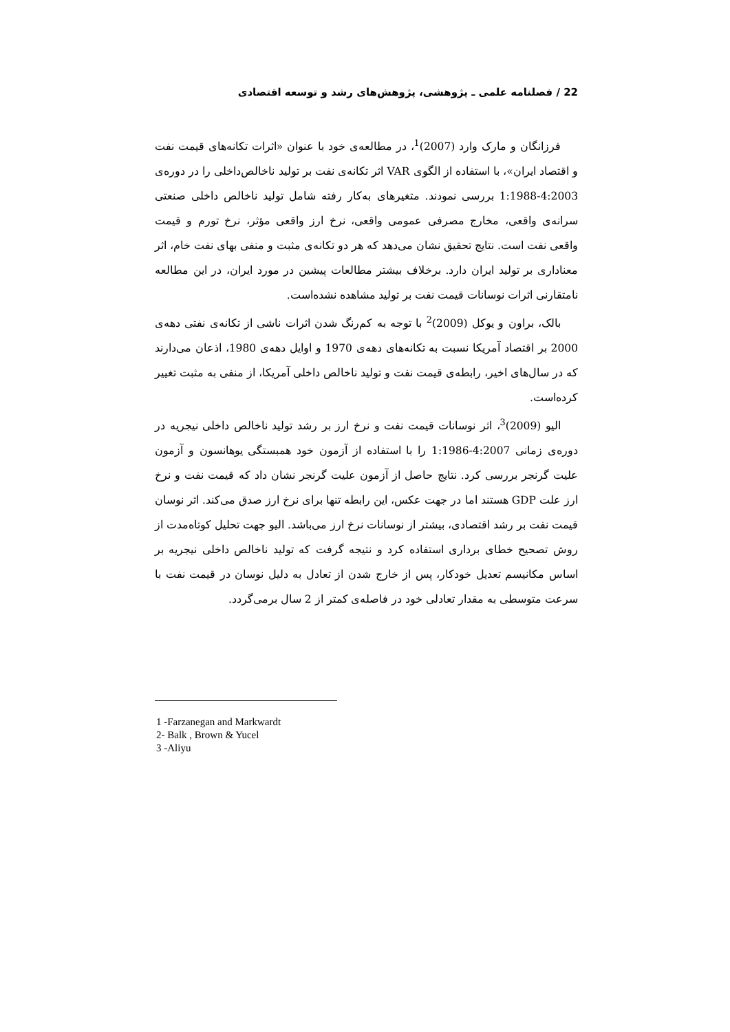22 / فصلنامه علمی ـ پژوهشی، پژوهش‌های رشد و توسعه اقتصادی
فرزانگان و مارک وارد (2007)<sup>1</sup>، در مطالعه‌ی خود با عنوان «اثرات تکانه‌های قیمت نفت و اقتصاد ایران»، با استفاده از الگوی VAR اثر تکانه‌ی نفت بر تولید ناخالص‌داخلی را در دوره‌ی 4:2003-1:1988 بررسی نمودند. متغیرهای به‌کار رفته شامل تولید ناخالص داخلی صنعتی سرانه‌ی واقعی، مخارج مصرفی عمومی واقعی، نرخ ارز واقعی مؤثر، نرخ تورم و قیمت واقعی نفت است. نتایج تحقیق نشان می‌دهد که هر دو تکانه‌ی مثبت و منفی بهای نفت خام، اثر معناداری بر تولید ایران دارد. برخلاف بیشتر مطالعات پیشین در مورد ایران، در این مطالعه نامتقارنی اثرات نوسانات قیمت نفت بر تولید مشاهده نشده‌است.
بالک، براون و یوکل (2009)<sup>2</sup> با توجه به کم‌رنگ شدن اثرات ناشی از تکانه‌ی نفتی دهه‌ی 2000 بر اقتصاد آمریکا نسبت به تکانه‌های دهه‌ی 1970 و اوایل دهه‌ی 1980، اذعان می‌دارند که در سال‌های اخیر، رابطه‌ی قیمت نفت و تولید ناخالص داخلی آمریکا، از منفی به مثبت تغییر کرده‌است.
الیو (2009)<sup>3</sup>، اثر نوسانات قیمت نفت و نرخ ارز بر رشد تولید ناخالص داخلی نیجریه در دوره‌ی زمانی 4:2007-1:1986 را با استفاده از آزمون خود همبستگی یوهانسون و آزمون علیت گرنجر بررسی کرد. نتایج حاصل از آزمون علیت گرنجر نشان داد که قیمت نفت و نرخ ارز علت GDP هستند اما در جهت عکس، این رابطه تنها برای نرخ ارز صدق می‌کند. اثر نوسان قیمت نفت بر رشد اقتصادی، بیشتر از نوسانات نرخ ارز می‌باشد. الیو جهت تحلیل کوتاه‌مدت از روش تصحیح خطای برداری استفاده کرد و نتیجه گرفت که تولید ناخالص داخلی نیجریه بر اساس مکانیسم تعدیل خودکار، پس از خارج شدن از تعادل به دلیل نوسان در قیمت نفت با سرعت متوسطی به مقدار تعادلی خود در فاصله‌ی کمتر از 2 سال برمی‌گردد.
1 -Farzanegan and Markwardt
2- Balk , Brown & Yucel
3 -Aliyu